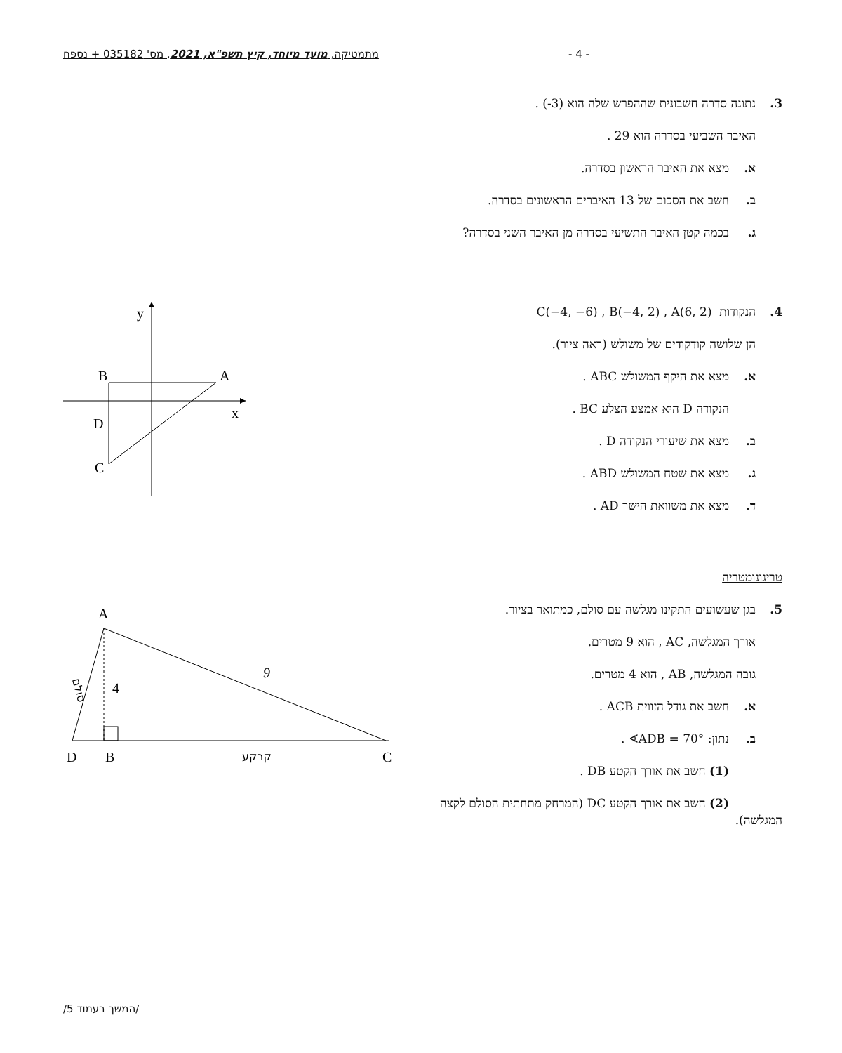מתמטיקה, מועד מיוחד, קיץ תשפ"א, 2021, מס' 035182 + נספח - 4 -
3. נתונה סדרה חשבונית שההפרש שלה הוא (‎-3‎) .
האיבר השביעי בסדרה הוא 29 .
א. מצא את האיבר הראשון בסדרה.
ב. חשב את הסכום של 13 האיברים הראשונים בסדרה.
ג. בכמה קטן האיבר התשיעי בסדרה מן האיבר השני בסדרה?
4. הנקודות C(−4, −6) , B(−4, 2) , A(6, 2)
הן שלושה קודקודים של משולש (ראה ציור).
א. מצא את היקף המשולש ABC .
הנקודה D היא אמצע הצלע BC .
ב. מצא את שיעורי הנקודה D .
ג. מצא את שטח המשולש ABD .
ד. מצא את משוואת הישר AD .
y
B
A
x
D
C
טריגונומטריה
5. בגן שעשועים התקינו מגלשה עם סולם, כמתואר בציור.
אורך המגלשה, AC , הוא 9 מטרים.
גובה המגלשה, AB , הוא 4 מטרים.
א. חשב את גודל הזווית ACB .
ב. נתון: ∢ADB = 70° .
(1) חשב את אורך הקטע DB .
(2) חשב את אורך הקטע DC (המרחק מתחתית הסולם לקצה המגלשה).
A
9
4
D
B
C
קרקע
סולם
/המשך בעמוד 5/